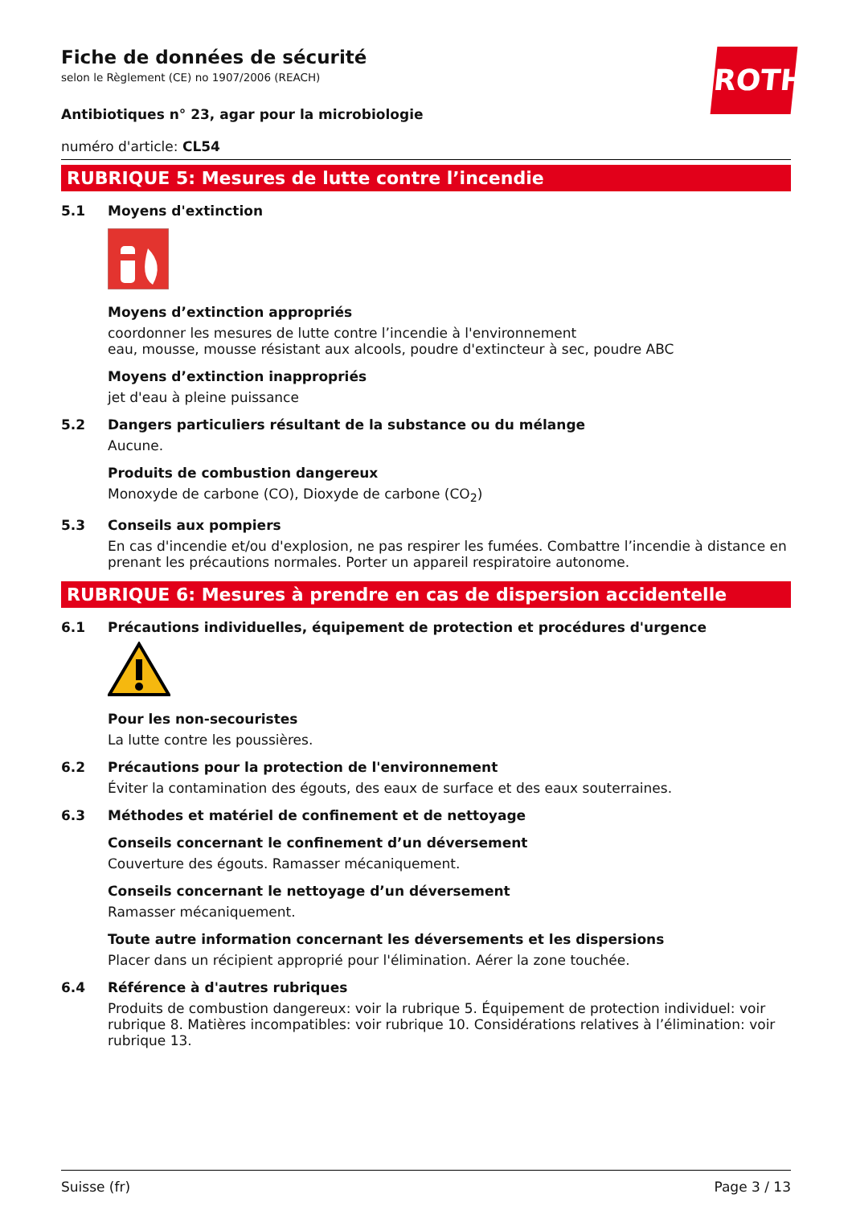ROTH
Fiche de données de sécurité
selon le Règlement (CE) no 1907/2006 (REACH)
Antibiotiques n° 23, agar pour la microbiologie
numéro d'article: CL54
RUBRIQUE 5: Mesures de lutte contre l’incendie
5.1 Moyens d'extinction
Moyens d’extinction appropriés
coordonner les mesures de lutte contre l’incendie à l'environnement
eau, mousse, mousse résistant aux alcools, poudre d'extincteur à sec, poudre ABC
Moyens d’extinction inappropriés
jet d'eau à pleine puissance
5.2 Dangers particuliers résultant de la substance ou du mélange
Aucune.
Produits de combustion dangereux
Monoxyde de carbone (CO), Dioxyde de carbone (CO<sub>2</sub>)
5.3 Conseils aux pompiers
En cas d'incendie et/ou d'explosion, ne pas respirer les fumées. Combattre l’incendie à distance en prenant les précautions normales. Porter un appareil respiratoire autonome.
RUBRIQUE 6: Mesures à prendre en cas de dispersion accidentelle
6.1 Précautions individuelles, équipement de protection et procédures d'urgence
Pour les non-secouristes
La lutte contre les poussières.
6.2 Précautions pour la protection de l'environnement
Éviter la contamination des égouts, des eaux de surface et des eaux souterraines.
6.3 Méthodes et matériel de confinement et de nettoyage
Conseils concernant le confinement d’un déversement
Couverture des égouts. Ramasser mécaniquement.
Conseils concernant le nettoyage d’un déversement
Ramasser mécaniquement.
Toute autre information concernant les déversements et les dispersions
Placer dans un récipient approprié pour l'élimination. Aérer la zone touchée.
6.4 Référence à d'autres rubriques
Produits de combustion dangereux: voir la rubrique 5. Équipement de protection individuel: voir rubrique 8. Matières incompatibles: voir rubrique 10. Considérations relatives à l’élimination: voir rubrique 13.
Suisse (fr) Page 3 / 13